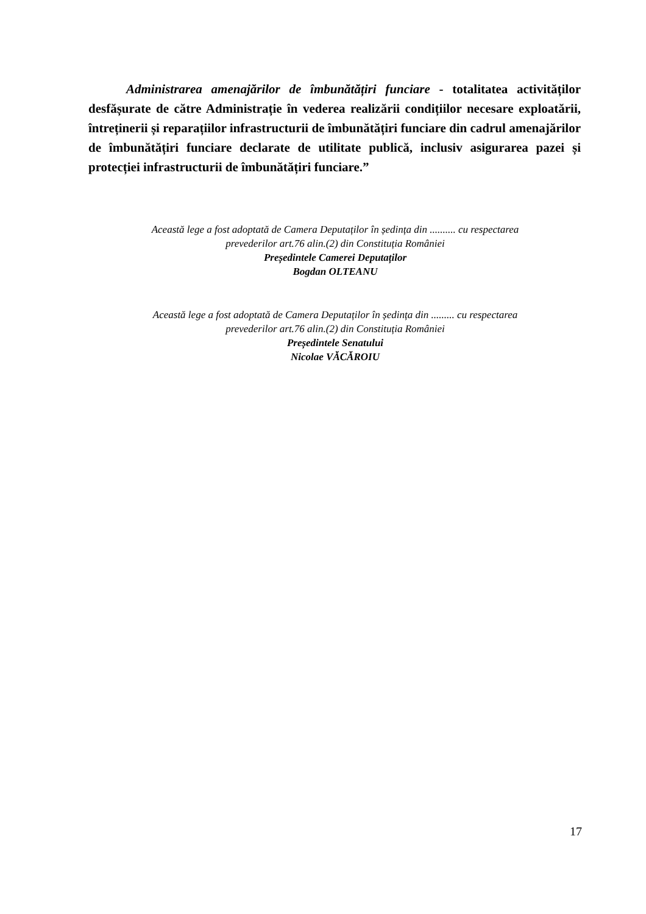Administrarea amenajărilor de îmbunătățiri funciare - totalitatea activităților desfășurate de către Administrație în vederea realizării condițiilor necesare exploatării, întreținerii și reparațiilor infrastructurii de îmbunătățiri funciare din cadrul amenajărilor de îmbunătățiri funciare declarate de utilitate publică, inclusiv asigurarea pazei și protecției infrastructurii de îmbunătățiri funciare.”
Această lege a fost adoptată de Camera Deputaților în ședința din .......... cu respectarea
prevederilor art.76 alin.(2) din Constituția României
Președintele Camerei Deputaților
Bogdan OLTEANU
Această lege a fost adoptată de Camera Deputaților în ședința din ......... cu respectarea
prevederilor art.76 alin.(2) din Constituția României
Președintele Senatului
Nicolae VĂCĂROIU
17